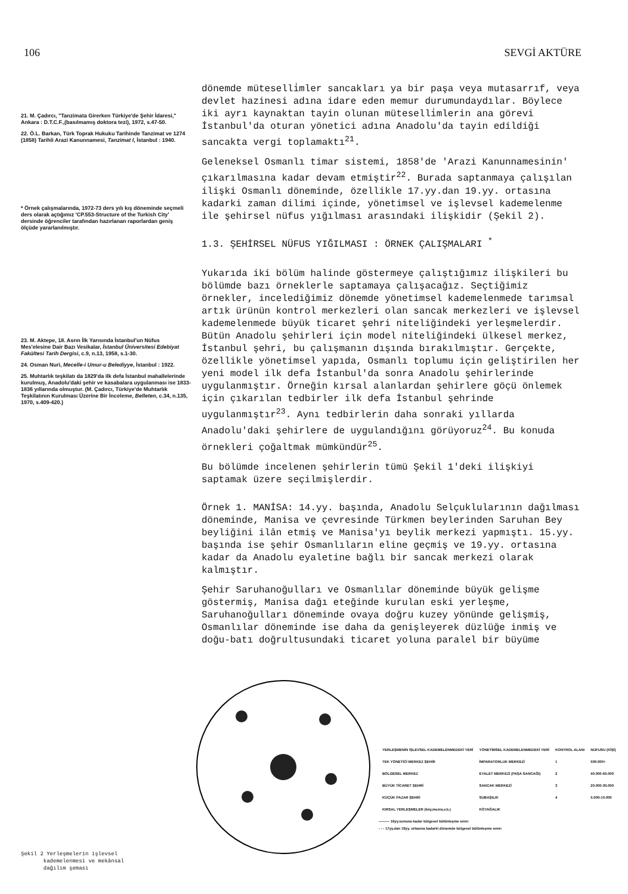106 SEVGİ AKTÜRE
21. M. Çadırcı, "Tanzimata Girerken Türkiye'de Şehir İdaresi," Ankara : D.T.C.F.,(basılmamış doktora tezi), 1972, s.47-50.
22. Ö.L. Barkan, Türk Toprak Hukuku Tarihinde Tanzimat ve 1274 (1858) Tarihli Arazi Kanunnamesi, Tanzimat I, İstanbul : 1940.
* Örnek çalışmalarında, 1972-73 ders yılı kış döneminde seçmeli ders olarak açtığımız 'CP.553-Structure of the Turkish City' dersinde öğrenciler tarafından hazırlanan raporlardan geniş ölçüde yararlanılmıştır.
23. M. Aktepe, 18. Asrın İlk Yarısında İstanbul'un Nüfus Mes'elesine Dair Bazı Vesikalar, İstanbul Üniversitesi Edebiyat Fakültesi Tarih Dergisi, c.9, n.13, 1958, s.1-30.
24. Osman Nuri, Mecelle-i Umur-u Belediyye, İstanbul : 1922.
25. Muhtarlık teşkilatı da 1829'da ilk defa İstanbul mahallelerinde kurulmuş, Anadolu'daki şehir ve kasabalara uygulanması ise 1833-1836 yıllarında olmuştur. (M. Çadırcı, Türkiye'de Muhtarlık Teşkilatının Kurulması Üzerine Bir İnceleme, Belleten, c.34, n.135, 1970, s.409-420.)
dönemde müteselli̇mler sancakları ya bir paşa veya mutasarrıf, veya devlet hazinesi adına idare eden memur durumundaydılar. Böylece iki ayrı kaynaktan tayin olunan müteselli̇mlerin ana görevi İstanbul'da oturan yönetici adına Anadolu'da tayin edildiği sancakta vergi toplamaktı<sup>21</sup>.
Geleneksel Osmanlı timar sistemi, 1858'de 'Arazi Kanunnamesinin' çıkarılmasına kadar devam etmiştir<sup>22</sup>. Burada saptanmaya çalışılan ilişki Osmanlı döneminde, özellikle 17.yy.dan 19.yy. ortasına kadarki zaman dilimi içinde, yönetimsel ve işlevsel kademelenme ile şehirsel nüfus yığılması arasındaki ilişkidir (Şekil 2).
1.3. ŞEHİRSEL NÜFUS YIĞILMASI : ÖRNEK ÇALIŞMALARI <sup>*</sup>
Yukarıda iki bölüm halinde göstermeye çalıştığımız ilişkileri bu bölümde bazı örneklerle saptamaya çalışacağız. Seçtiğimiz örnekler, incelediğimiz dönemde yönetimsel kademelenmede tarımsal artık ürünün kontrol merkezleri olan sancak merkezleri ve işlevsel kademelenmede büyük ticaret şehri niteliğindeki yerleşmelerdir. Bütün Anadolu şehirleri için model niteliğindeki ülkesel merkez, İstanbul şehri, bu çalışmanın dışında bırakılmıştır. Gerçekte, özellikle yönetimsel yapıda, Osmanlı toplumu için geliştirilen her yeni model ilk defa İstanbul'da sonra Anadolu şehirlerinde uygulanmıştır. Örneğin kırsal alanlardan şehirlere göçü önlemek için çıkarılan tedbirler ilk defa İstanbul şehrinde uygulanmıştır<sup>23</sup>. Aynı tedbirlerin daha sonraki yıllarda Anadolu'daki şehirlere de uygulandığını görüyoruz<sup>24</sup>. Bu konuda örnekleri çoğaltmak mümkündür<sup>25</sup>.
Bu bölümde incelenen şehirlerin tümü Şekil 1'deki ilişkiyi saptamak üzere seçilmişlerdir.
Örnek 1. MANİSA: 14.yy. başında, Anadolu Selçuklularının dağılması döneminde, Manisa ve çevresinde Türkmen beylerinden Saruhan Bey beyliğini ilân etmiş ve Manisa'yı beylik merkezi yapmıştı. 15.yy. başında ise şehir Osmanlıların eline geçmiş ve 19.yy. ortasına kadar da Anadolu eyaletine bağlı bir sancak merkezi olarak kalmıştır.
Şehir Saruhanoğulları ve Osmanlılar döneminde büyük gelişme göstermiş, Manisa dağı eteğinde kurulan eski yerleşme, Saruhanoğulları döneminde ovaya doğru kuzey yönünde gelişmiş, Osmanlılar döneminde ise daha da genişleyerek düzlüğe inmiş ve doğu-batı doğrultusundaki ticaret yoluna paralel bir büyüme
Şekil 2 Yerleşmelerin işlevsel
kademelenmesi ve mekânsal
dağılım şeması
| YERLEŞMENİN İŞLEVSEL KADEMELENMEDEKİ YERİ | YÖNETİMSEL KADEMELENMEDEKİ YERİ | KONTROL ALANI | NÜFUSU (KİŞİ) |
| TEK YÖNETİCİ MERKEZ ŞEHİR | İMPARATORLUK MERKEZİ | 1 | 500.000+ |
| BÖLGESEL MERKEZ | EYALET MERKEZİ (PAŞA SANCAĞI) | 2 | 40.000-50.000 |
| BÜYÜK TİCARET ŞEHRİ | SANCAK MERKEZİ | 3 | 20.000-30.000 |
| KÜÇÜK PAZAR ŞEHRİ | SUBAŞILIK | 4 | 5.000-10.000 |
| KIRSAL YERLEŞMELER (köy,mezra,v.b.) | KÖYAĞALIK | | |
——— 16yy.sonuna kadar bölgesel bütünleşme sınırı
- - - 17yy.dan 19yy. ortasına kadarki dönemde bölgesel bütünleşme sınırı